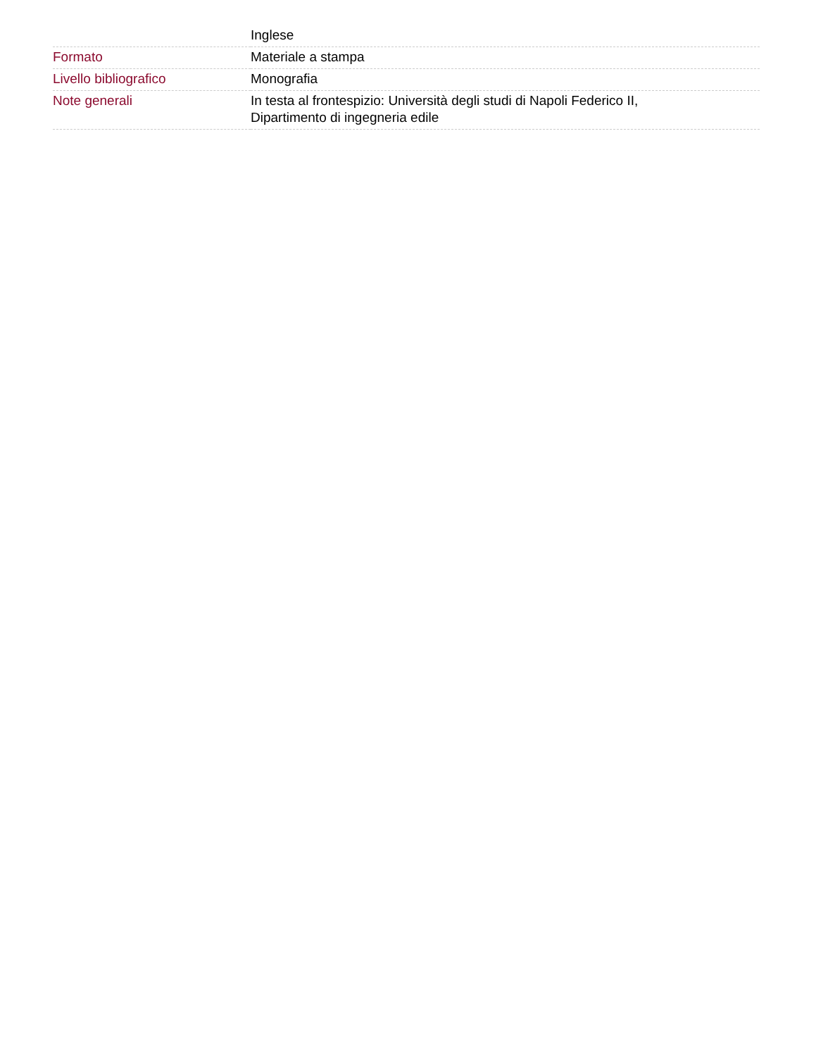| | Inglese |
| Formato | Materiale a stampa |
| Livello bibliografico | Monografia |
| Note generali | In testa al frontespizio: Università degli studi di Napoli Federico II, Dipartimento di ingegneria edile |